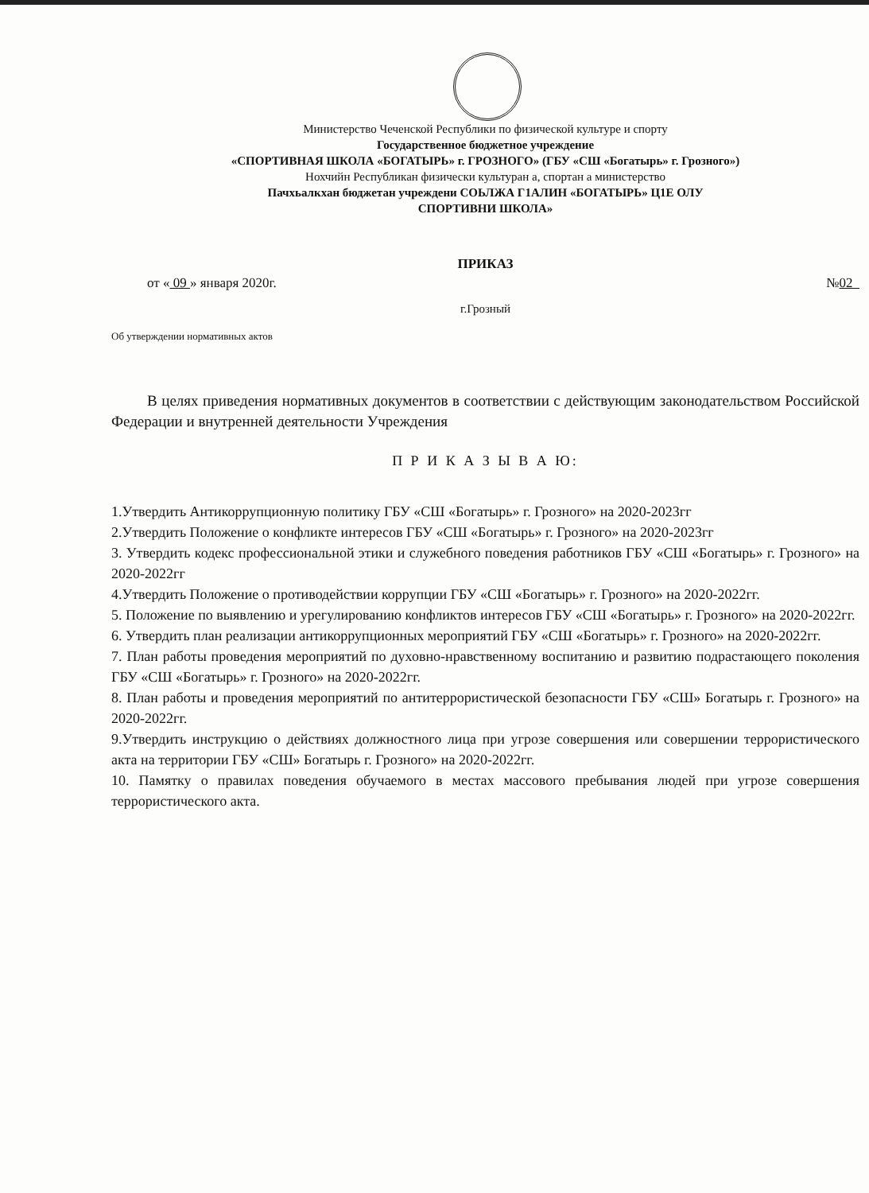Министерство Чеченской Республики по физической культуре и спорту
Государственное бюджетное учреждение
«СПОРТИВНАЯ ШКОЛА «БОГАТЫРЬ» г. ГРОЗНОГО» (ГБУ «СШ «Богатырь» г. Грозного»)
Нохчийн Республикан физически культуран а, спортан а министерство
Пачхьалкхан бюджетан учреждени СОЬЛЖА Г1АЛИН «БОГАТЫРЬ» Ц1Е ОЛУ
СПОРТИВНИ ШКОЛА»
ПРИКАЗ
от « 09 » января 2020г. №02
г.Грозный
Об утверждении нормативных актов
В целях приведения нормативных документов в соответствии с действующим законодательством Российской Федерации и внутренней деятельности Учреждения
П Р И К А З Ы В А Ю:
1.Утвердить Антикоррупционную политику ГБУ «СШ «Богатырь» г. Грозного» на 2020-2023гг
2.Утвердить Положение о конфликте интересов ГБУ «СШ «Богатырь» г. Грозного» на 2020-2023гг
3. Утвердить кодекс профессиональной этики и служебного поведения работников ГБУ «СШ «Богатырь» г. Грозного» на 2020-2022гг
4.Утвердить Положение о противодействии коррупции ГБУ «СШ «Богатырь» г. Грозного» на 2020-2022гг.
5. Положение по выявлению и урегулированию конфликтов интересов ГБУ «СШ «Богатырь» г. Грозного» на 2020-2022гг.
6. Утвердить план реализации антикоррупционных мероприятий ГБУ «СШ «Богатырь» г. Грозного» на 2020-2022гг.
7. План работы проведения мероприятий по духовно-нравственному воспитанию и развитию подрастающего поколения ГБУ «СШ «Богатырь» г. Грозного» на 2020-2022гг.
8. План работы и проведения мероприятий по антитеррористической безопасности ГБУ «СШ» Богатырь г. Грозного» на 2020-2022гг.
9.Утвердить инструкцию о действиях должностного лица при угрозе совершения или совершении террористического акта на территории ГБУ «СШ» Богатырь г. Грозного» на 2020-2022гг.
10. Памятку о правилах поведения обучаемого в местах массового пребывания людей при угрозе совершения террористического акта.